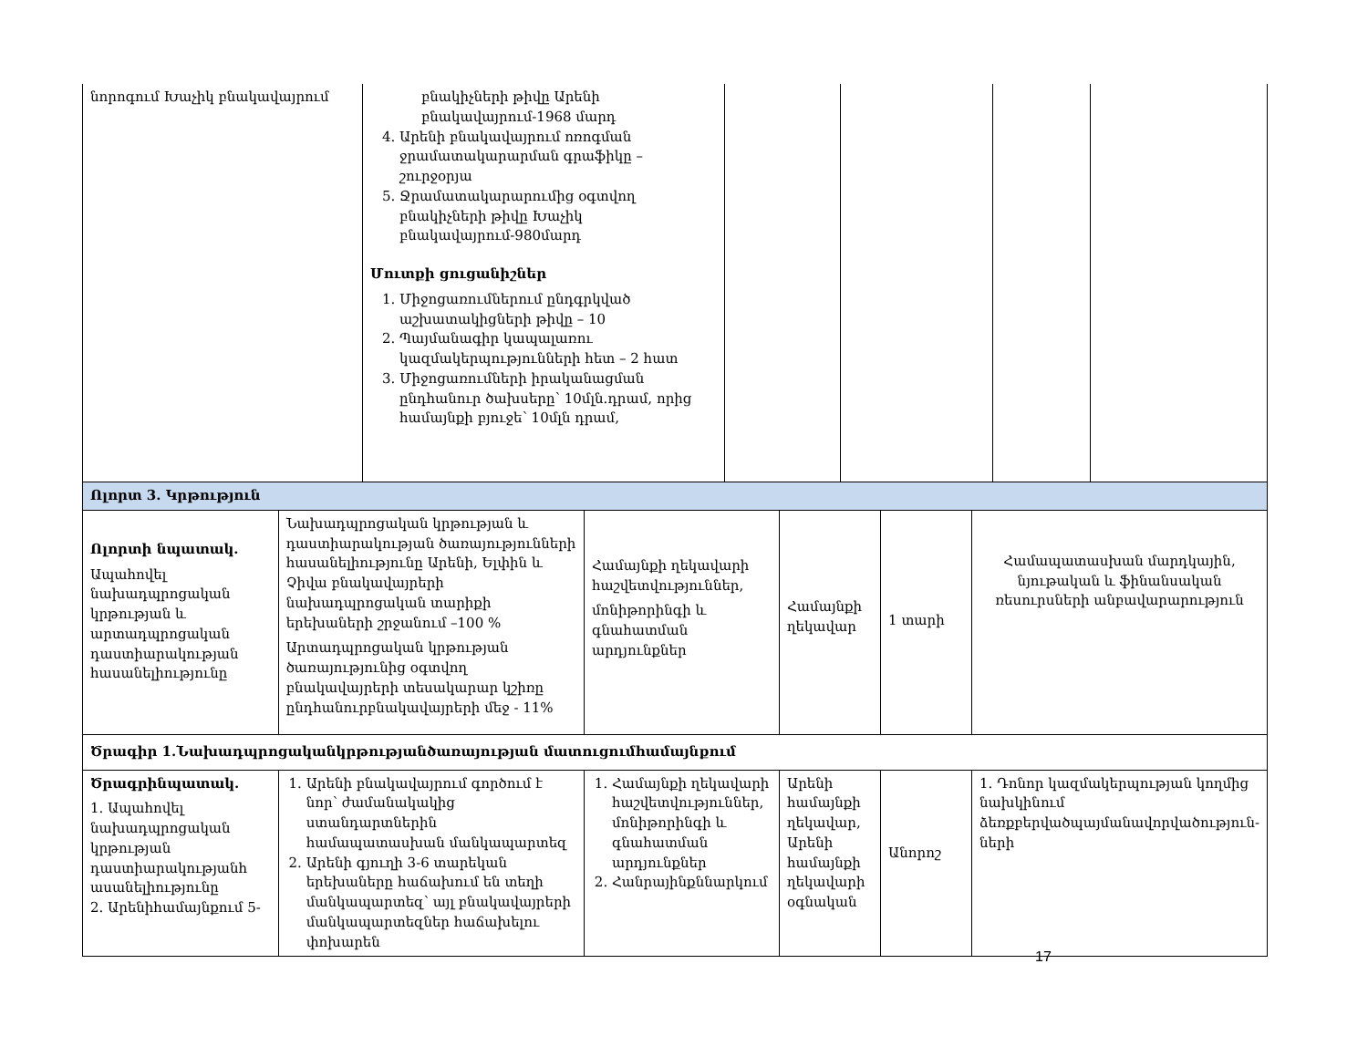| նորոգում Խաչիկ բնակավայրում | բնակիչների թիվը Արենի բնակավայրում-1968 մարդ 4. Արենի բնակավայրում ոռոգման ջրամատակարարման գրաֆիկը – շուրջօրյա 5. Ջրամատակարարումից օգտվող բնակիչների թիվը Խաչիկ բնակավայրում-980մարդ Մուտքի ցուցանիշներ 1. Միջոցառումներում ընդգրկված աշխատակիցների թիվը – 10 2. Պայմանագիր կապալառու կազմակերպությունների հետ – 2 հատ 3. Միջոցառումների իրականացման ընդհանուր ծախսերը՝ 10մլն.դրամ, որից համայնքի բյուջե՝ 10մլն դրամ, | | | | |
| Ոլորտ 3. Կրթություն | | | | | |
| Ոլորտի նպատակ. Ապահովել նախադպրոցական կրթության և արտադպրոցական դաստիարակության հասանելիությունը | Նախադպրոցական կրթության և դաստիարակության ծառայությունների հասանելիությունը Արենի, Ելփին և Չիվա բնակավայրերի նախադպրոցական տարիքի երեխաների շրջանում –100 % Արտադպրոցական կրթության ծառայությունից օգտվող բնակավայրերի տեսակարար կշիռը ընդհանուրբնակավայրերի մեջ - 11% | Համայնքի ղեկավարի հաշվետվություններ, մոնիթորինգի և գնահատման արդյունքներ | Համայնքի ղեկավար | 1 տարի | Համապատասխան մարդկային, նյութական և ֆինանսական ռեսուրսների անբավարարություն |
| Ծրագիր 1.Նախադպրոցականկրթությանծառայության մատուցումհամայնքում | | | | | |
| Ծրագրինպատակ. 1. Ապահովել նախադպրոցական կրթության դաստիարակությանհ ասանելիությունը 2. Արենիհամայնքում 5- | 1. Արենի բնակավայրում գործում է նոր՝ ժամանակակից ստանդարտներին համապատասխան մանկապարտեզ 2. Արենի գյուղի 3-6 տարեկան երեխաները հաճախում են տեղի մանկապարտեզ՝ այլ բնակավայրերի մանկապարտեզներ հաճախելու փոխարեն | 1. Համայնքի ղեկավարի հաշվետվություններ, մոնիթորինգի և գնահատման արդյունքներ 2. Հանրայինքննարկում | Արենի համայնքի ղեկավար, Արենի համայնքի ղեկավարի օգնական | Անորոշ | 1. Դոնոր կազմակերպության կողմից նախկինում ձեռքբերվածպայմանավորվածություն­ների |
17